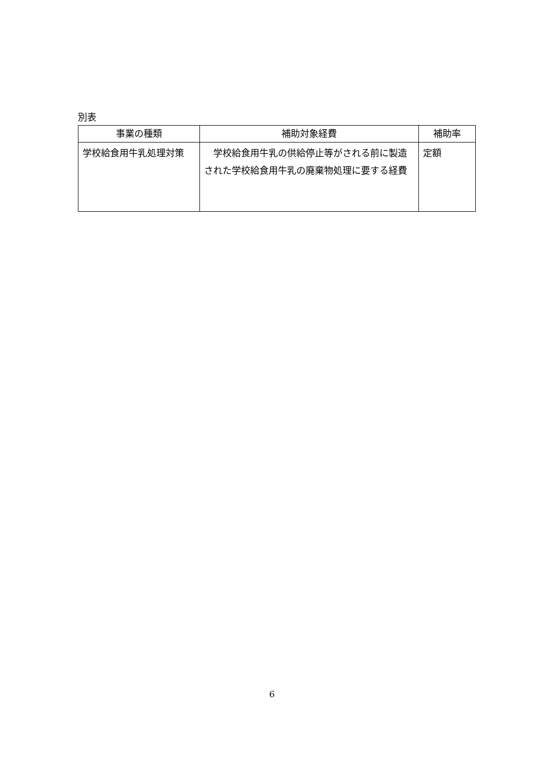別表
| 事業の種類 | 補助対象経費 | 補助率 |
| --- | --- | --- |
| 学校給食用牛乳処理対策 | 学校給食用牛乳の供給停止等がされる前に製造された学校給食用牛乳の廃棄物処理に要する経費 | 定額 |
6